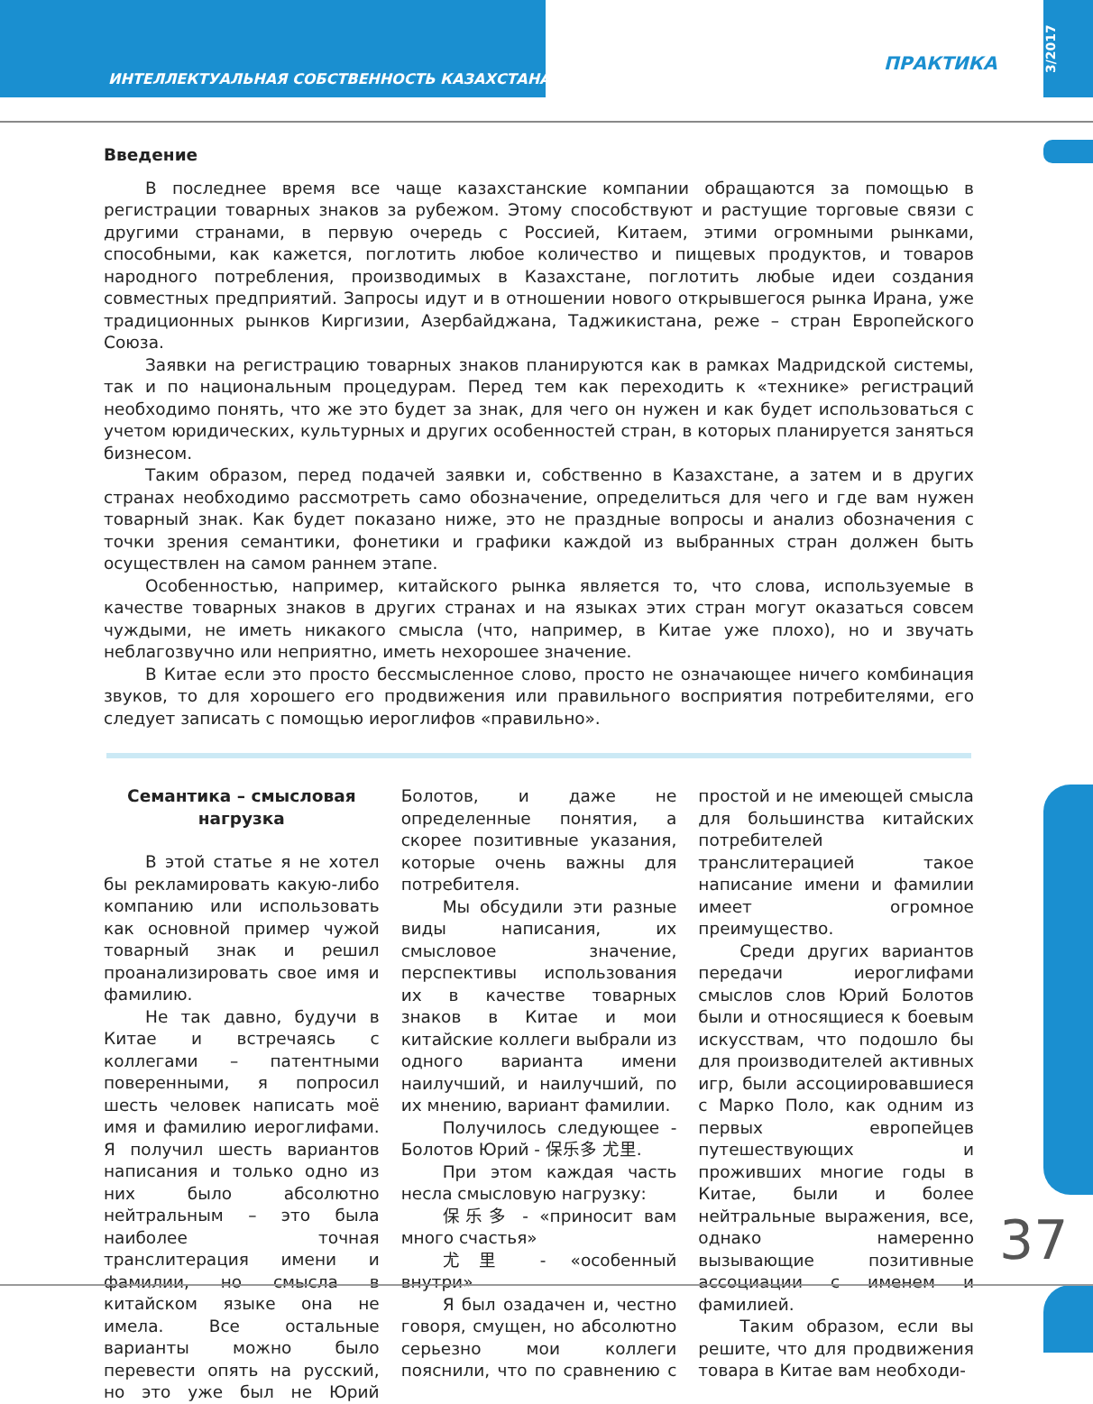ИНТЕЛЛЕКТУАЛЬНАЯ СОБСТВЕННОСТЬ КАЗАХСТАНА
ПРАКТИКА
3/2017
Введение
В последнее время все чаще казахстанские компании обращаются за помощью в регистрации товарных знаков за рубежом. Этому способствуют и растущие торговые связи с другими странами, в первую очередь с Россией, Китаем, этими огромными рынками, способными, как кажется, поглотить любое количество и пищевых продуктов, и товаров народного потребления, производимых в Казахстане, поглотить любые идеи создания совместных предприятий. Запросы идут и в отношении нового открывшегося рынка Ирана, уже традиционных рынков Киргизии, Азербайджана, Таджикистана, реже – стран Европейского Союза.
Заявки на регистрацию товарных знаков планируются как в рамках Мадридской системы, так и по национальным процедурам. Перед тем как переходить к «технике» регистраций необходимо понять, что же это будет за знак, для чего он нужен и как будет использоваться с учетом юридических, культурных и других особенностей стран, в которых планируется заняться бизнесом.
Таким образом, перед подачей заявки и, собственно в Казахстане, а затем и в других странах необходимо рассмотреть само обозначение, определиться для чего и где вам нужен товарный знак. Как будет показано ниже, это не праздные вопросы и анализ обозначения с точки зрения семантики, фонетики и графики каждой из выбранных стран должен быть осуществлен на самом раннем этапе.
Особенностью, например, китайского рынка является то, что слова, используемые в качестве товарных знаков в других странах и на языках этих стран могут оказаться совсем чуждыми, не иметь никакого смысла (что, например, в Китае уже плохо), но и звучать неблагозвучно или неприятно, иметь нехорошее значение.
В Китае если это просто бессмысленное слово, просто не означающее ничего комбинация звуков, то для хорошего его продвижения или правильного восприятия потребителями, его следует записать с помощью иероглифов «правильно».
Семантика – смысловая нагрузка
В этой статье я не хотел бы рекламировать какую-либо компанию или использовать как основной пример чужой товарный знак и решил проанализировать свое имя и фамилию.
Не так давно, будучи в Китае и встречаясь с коллегами – патентными поверенными, я попросил шесть человек написать моё имя и фамилию иероглифами. Я получил шесть вариантов написания и только одно из них было абсолютно нейтральным – это была наиболее точная транслитерация имени и фамилии, но смысла в китайском языке она не имела. Все остальные варианты можно было перевести опять на русский, но это уже был не Юрий Болотов, и даже не определенные понятия, а скорее позитивные указания, которые очень важны для потребителя.
Мы обсудили эти разные виды написания, их смысловое значение, перспективы использования их в качестве товарных знаков в Китае и мои китайские коллеги выбрали из одного варианта имени наилучший, и наилучший, по их мнению, вариант фамилии.
Получилось следующее - Болотов Юрий - 保乐多 尤里.
При этом каждая часть несла смысловую нагрузку:
保乐多 - «приносит вам много счастья»
尤里 - «особенный внутри»
Я был озадачен и, честно говоря, смущен, но абсолютно серьезно мои коллеги пояснили, что по сравнению с простой и не имеющей смысла для большинства китайских потребителей транслитерацией такое написание имени и фамилии имеет огромное преимущество.
Среди других вариантов передачи иероглифами смыслов слов Юрий Болотов были и относящиеся к боевым искусствам, что подошло бы для производителей активных игр, были ассоциировавшиеся с Марко Поло, как одним из первых европейцев путешествующих и проживших многие годы в Китае, были и более нейтральные выражения, все, однако намеренно вызывающие позитивные ассоциации с именем и фамилией.
Таким образом, если вы решите, что для продвижения товара в Китае вам необходи-
37